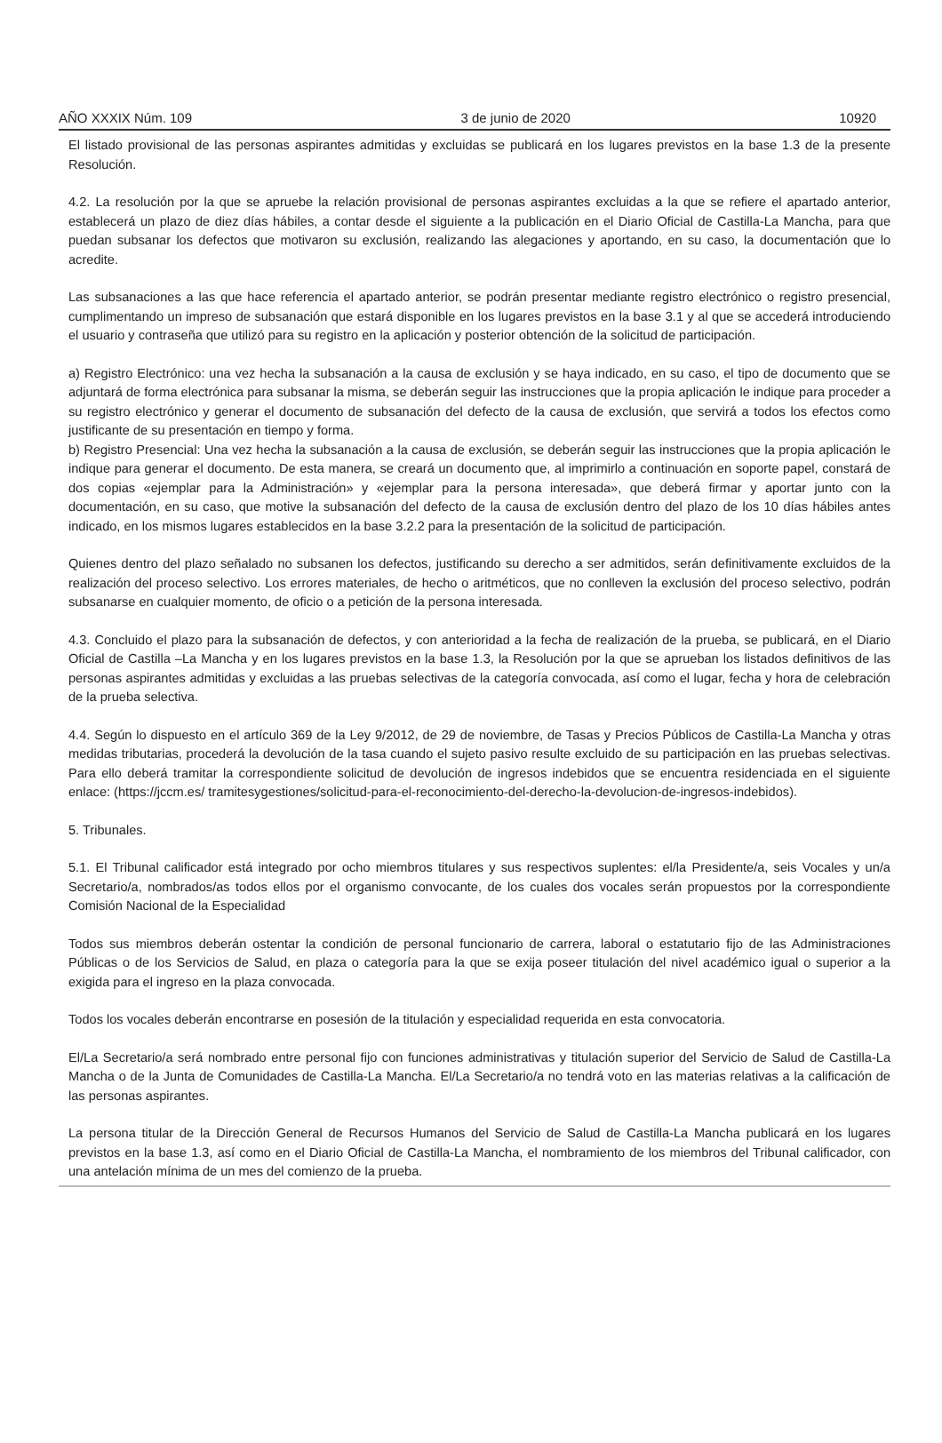AÑO XXXIX Núm. 109 3 de junio de 2020 10920
El listado provisional de las personas aspirantes admitidas y excluidas se publicará en los lugares previstos en la base 1.3 de la presente Resolución.
4.2. La resolución por la que se apruebe la relación provisional de personas aspirantes excluidas a la que se refiere el apartado anterior, establecerá un plazo de diez días hábiles, a contar desde el siguiente a la publicación en el Diario Oficial de Castilla-La Mancha, para que puedan subsanar los defectos que motivaron su exclusión, realizando las alegaciones y aportando, en su caso, la documentación que lo acredite.
Las subsanaciones a las que hace referencia el apartado anterior, se podrán presentar mediante registro electrónico o registro presencial, cumplimentando un impreso de subsanación que estará disponible en los lugares previstos en la base 3.1 y al que se accederá introduciendo el usuario y contraseña que utilizó para su registro en la aplicación y posterior obtención de la solicitud de participación.
a) Registro Electrónico: una vez hecha la subsanación a la causa de exclusión y se haya indicado, en su caso, el tipo de documento que se adjuntará de forma electrónica para subsanar la misma, se deberán seguir las instrucciones que la propia aplicación le indique para proceder a su registro electrónico y generar el documento de subsanación del defecto de la causa de exclusión, que servirá a todos los efectos como justificante de su presentación en tiempo y forma.
b) Registro Presencial: Una vez hecha la subsanación a la causa de exclusión, se deberán seguir las instrucciones que la propia aplicación le indique para generar el documento. De esta manera, se creará un documento que, al imprimirlo a continuación en soporte papel, constará de dos copias «ejemplar para la Administración» y «ejemplar para la persona interesada», que deberá firmar y aportar junto con la documentación, en su caso, que motive la subsanación del defecto de la causa de exclusión dentro del plazo de los 10 días hábiles antes indicado, en los mismos lugares establecidos en la base 3.2.2 para la presentación de la solicitud de participación.
Quienes dentro del plazo señalado no subsanen los defectos, justificando su derecho a ser admitidos, serán definitivamente excluidos de la realización del proceso selectivo. Los errores materiales, de hecho o aritméticos, que no conlleven la exclusión del proceso selectivo, podrán subsanarse en cualquier momento, de oficio o a petición de la persona interesada.
4.3. Concluido el plazo para la subsanación de defectos, y con anterioridad a la fecha de realización de la prueba, se publicará, en el Diario Oficial de Castilla –La Mancha y en los lugares previstos en la base 1.3, la Resolución por la que se aprueban los listados definitivos de las personas aspirantes admitidas y excluidas a las pruebas selectivas de la categoría convocada, así como el lugar, fecha y hora de celebración de la prueba selectiva.
4.4. Según lo dispuesto en el artículo 369 de la Ley 9/2012, de 29 de noviembre, de Tasas y Precios Públicos de Castilla-La Mancha y otras medidas tributarias, procederá la devolución de la tasa cuando el sujeto pasivo resulte excluido de su participación en las pruebas selectivas. Para ello deberá tramitar la correspondiente solicitud de devolución de ingresos indebidos que se encuentra residenciada en el siguiente enlace: (https://jccm.es/ tramitesygestiones/solicitud-para-el-reconocimiento-del-derecho-la-devolucion-de-ingresos-indebidos).
5. Tribunales.
5.1. El Tribunal calificador está integrado por ocho miembros titulares y sus respectivos suplentes: el/la Presidente/a, seis Vocales y un/a Secretario/a, nombrados/as todos ellos por el organismo convocante, de los cuales dos vocales serán propuestos por la correspondiente Comisión Nacional de la Especialidad
Todos sus miembros deberán ostentar la condición de personal funcionario de carrera, laboral o estatutario fijo de las Administraciones Públicas o de los Servicios de Salud, en plaza o categoría para la que se exija poseer titulación del nivel académico igual o superior a la exigida para el ingreso en la plaza convocada.
Todos los vocales deberán encontrarse en posesión de la titulación y especialidad requerida en esta convocatoria.
El/La Secretario/a será nombrado entre personal fijo con funciones administrativas y titulación superior del Servicio de Salud de Castilla-La Mancha o de la Junta de Comunidades de Castilla-La Mancha. El/La Secretario/a no tendrá voto en las materias relativas a la calificación de las personas aspirantes.
La persona titular de la Dirección General de Recursos Humanos del Servicio de Salud de Castilla-La Mancha publicará en los lugares previstos en la base 1.3, así como en el Diario Oficial de Castilla-La Mancha, el nombramiento de los miembros del Tribunal calificador, con una antelación mínima de un mes del comienzo de la prueba.